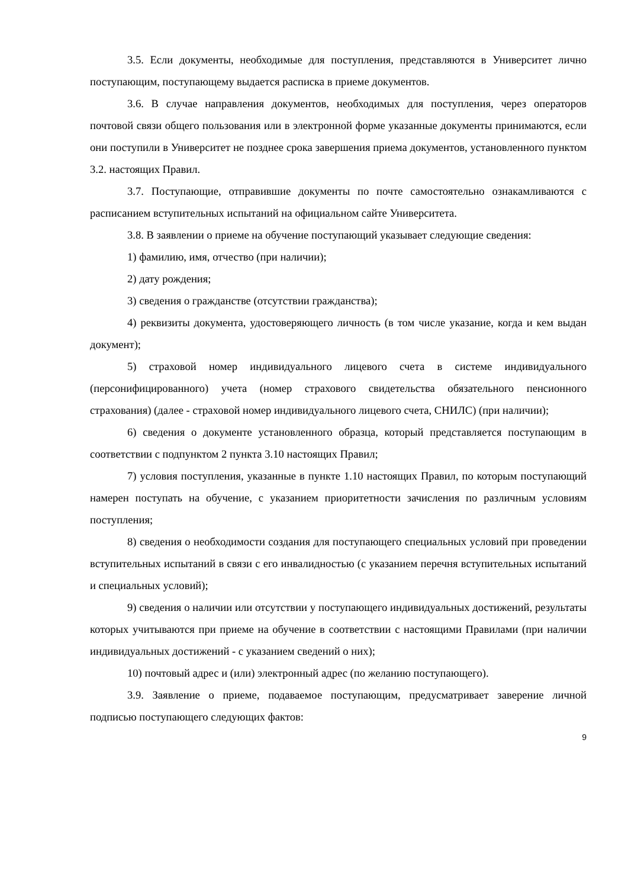3.5. Если документы, необходимые для поступления, представляются в Университет лично поступающим, поступающему выдается расписка в приеме документов.
3.6. В случае направления документов, необходимых для поступления, через операторов почтовой связи общего пользования или в электронной форме указанные документы принимаются, если они поступили в Университет не позднее срока завершения приема документов, установленного пунктом 3.2. настоящих Правил.
3.7. Поступающие, отправившие документы по почте самостоятельно ознакамливаются с расписанием вступительных испытаний на официальном сайте Университета.
3.8. В заявлении о приеме на обучение поступающий указывает следующие сведения:
1) фамилию, имя, отчество (при наличии);
2) дату рождения;
3) сведения о гражданстве (отсутствии гражданства);
4) реквизиты документа, удостоверяющего личность (в том числе указание, когда и кем выдан документ);
5) страховой номер индивидуального лицевого счета в системе индивидуального (персонифицированного) учета (номер страхового свидетельства обязательного пенсионного страхования) (далее - страховой номер индивидуального лицевого счета, СНИЛС) (при наличии);
6) сведения о документе установленного образца, который представляется поступающим в соответствии с подпунктом 2 пункта 3.10 настоящих Правил;
7) условия поступления, указанные в пункте 1.10 настоящих Правил, по которым поступающий намерен поступать на обучение, с указанием приоритетности зачисления по различным условиям поступления;
8) сведения о необходимости создания для поступающего специальных условий при проведении вступительных испытаний в связи с его инвалидностью (с указанием перечня вступительных испытаний и специальных условий);
9) сведения о наличии или отсутствии у поступающего индивидуальных достижений, результаты которых учитываются при приеме на обучение в соответствии с настоящими Правилами (при наличии индивидуальных достижений - с указанием сведений о них);
10) почтовый адрес и (или) электронный адрес (по желанию поступающего).
3.9. Заявление о приеме, подаваемое поступающим, предусматривает заверение личной подписью поступающего следующих фактов:
9